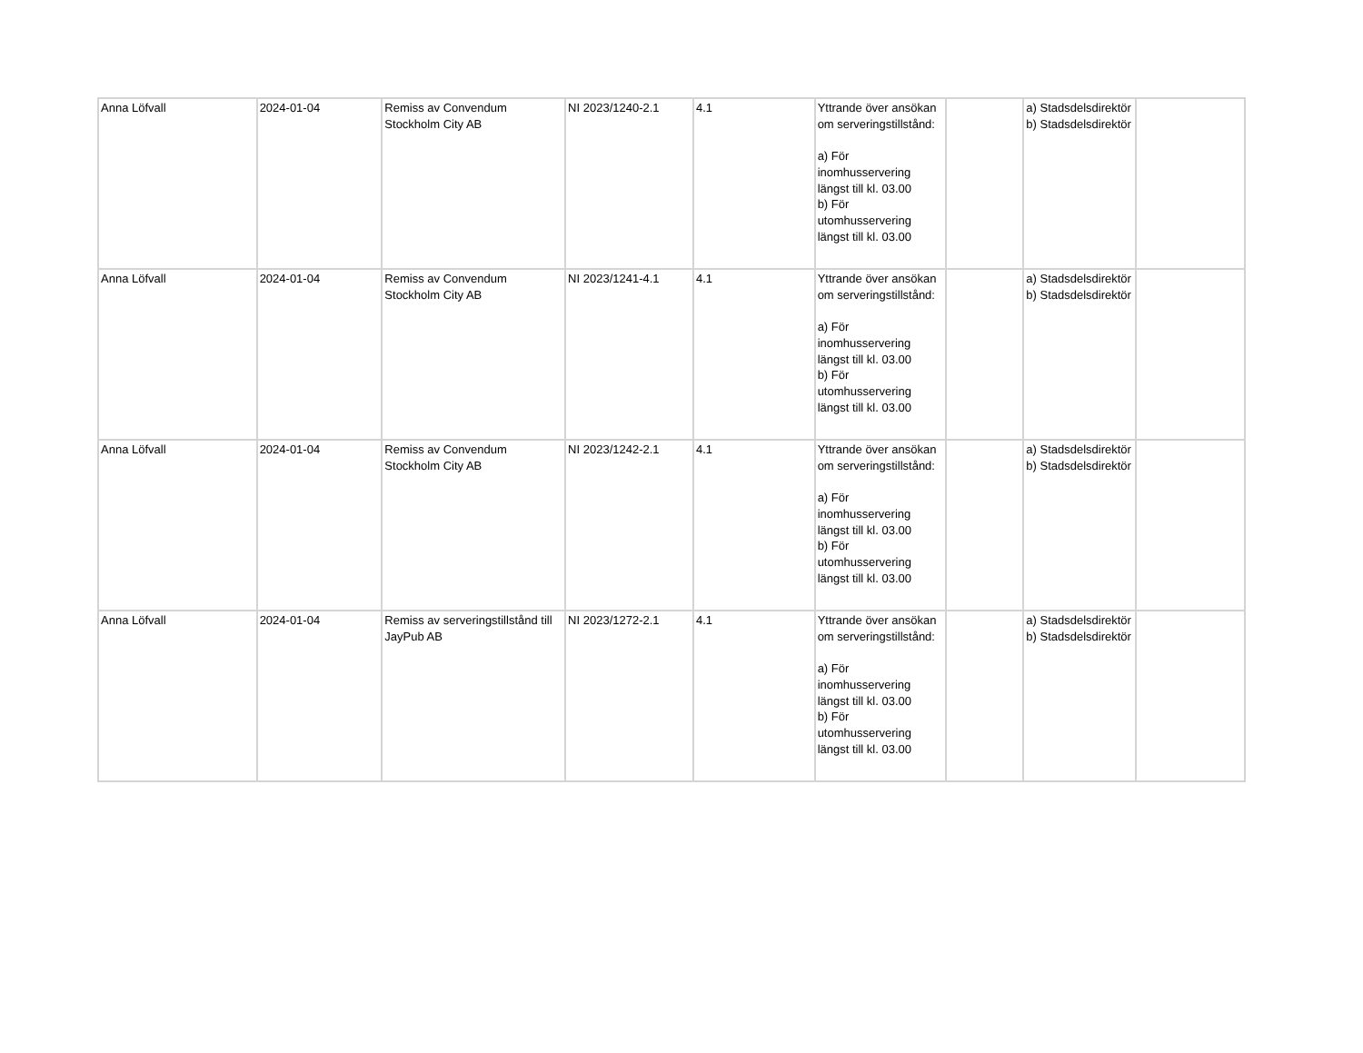| Anna Löfvall | 2024-01-04 | Remiss av Convendum Stockholm City AB | NI 2023/1240-2.1 | 4.1 | Yttrande över ansökan om serveringstillstånd: a) För inomhusservering längst till kl. 03.00 b) För utomhusservering längst till kl. 03.00 | | a) Stadsdelsdirektör b) Stadsdelsdirektör | |
| Anna Löfvall | 2024-01-04 | Remiss av Convendum Stockholm City AB | NI 2023/1241-4.1 | 4.1 | Yttrande över ansökan om serveringstillstånd: a) För inomhusservering längst till kl. 03.00 b) För utomhusservering längst till kl. 03.00 | | a) Stadsdelsdirektör b) Stadsdelsdirektör | |
| Anna Löfvall | 2024-01-04 | Remiss av Convendum Stockholm City AB | NI 2023/1242-2.1 | 4.1 | Yttrande över ansökan om serveringstillstånd: a) För inomhusservering längst till kl. 03.00 b) För utomhusservering längst till kl. 03.00 | | a) Stadsdelsdirektör b) Stadsdelsdirektör | |
| Anna Löfvall | 2024-01-04 | Remiss av serveringstillstånd till JayPub AB | NI 2023/1272-2.1 | 4.1 | Yttrande över ansökan om serveringstillstånd: a) För inomhusservering längst till kl. 03.00 b) För utomhusservering längst till kl. 03.00 | | a) Stadsdelsdirektör b) Stadsdelsdirektör | |